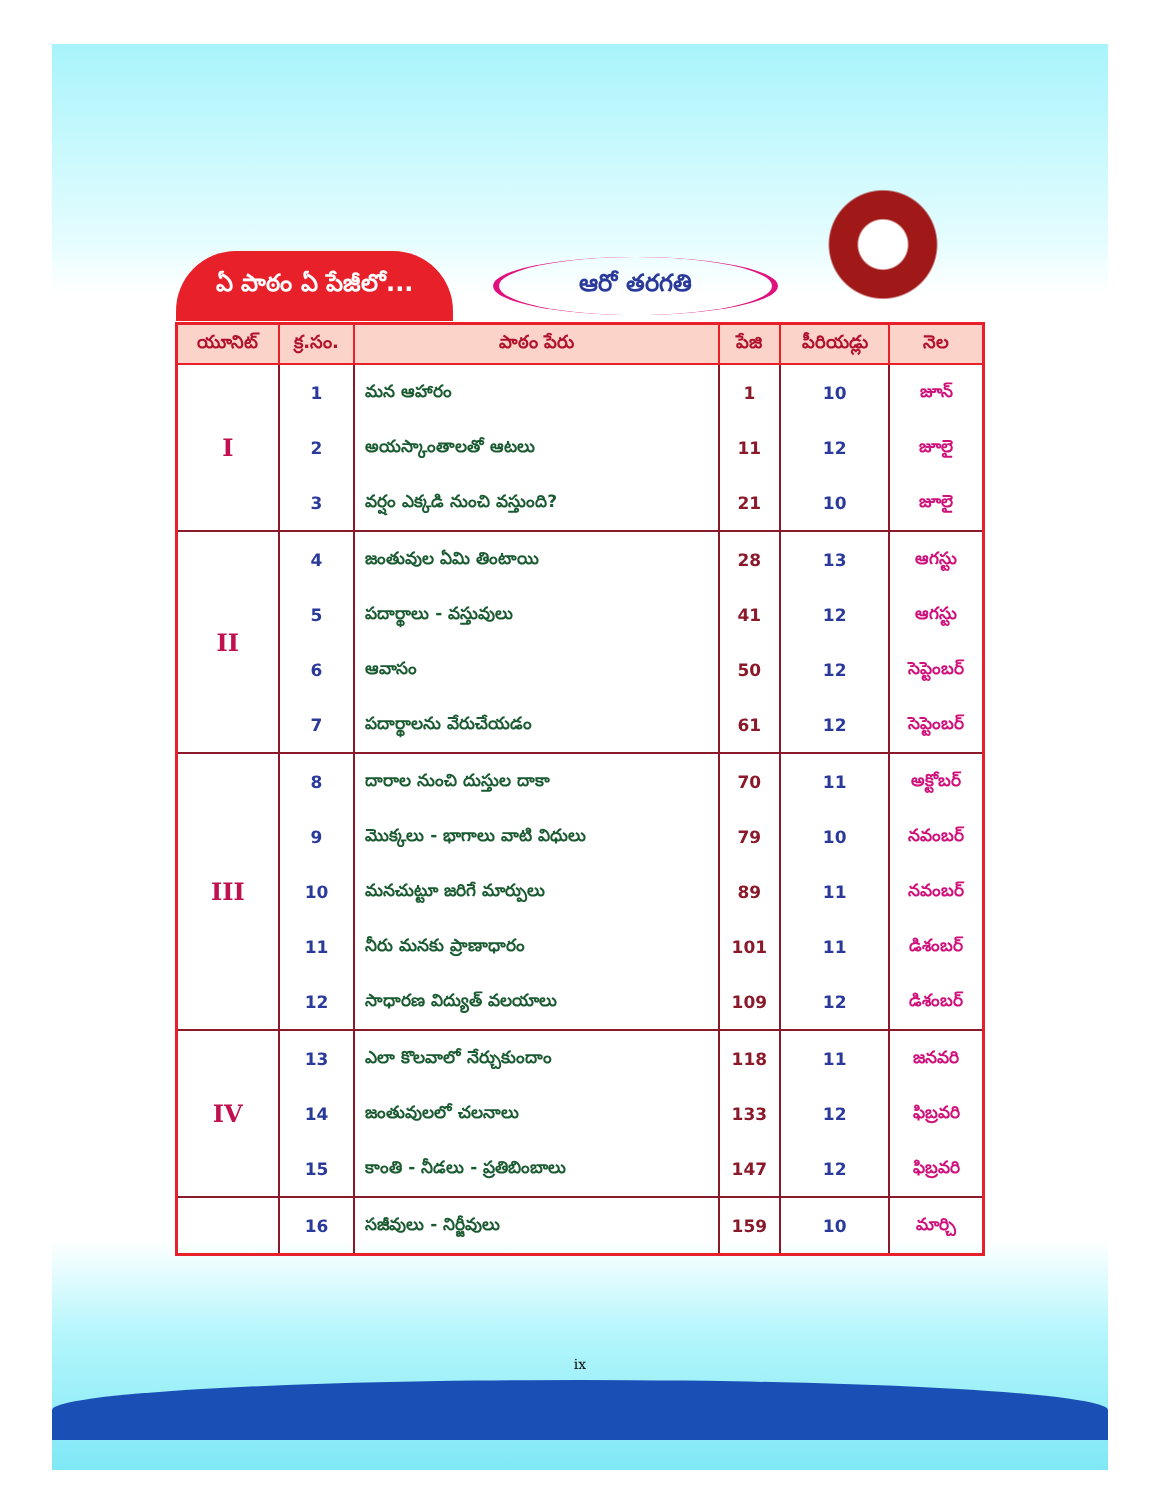ఏ పాఠం ఏ పేజీలో...
ఆరో తరగతి
| యూనిట్ | క్ర.సం. | పాఠం పేరు | పేజి | పీరియడ్లు | నెల |
| --- | --- | --- | --- | --- | --- |
| I | 1 | మన ఆహారం | 1 | 10 | జూన్ |
| | 2 | అయస్కాంతాలతో ఆటలు | 11 | 12 | జూలై |
| | 3 | వర్షం ఎక్కడి నుంచి వస్తుంది? | 21 | 10 | జూలై |
| II | 4 | జంతువుల ఏమి తింటాయి | 28 | 13 | ఆగస్టు |
| | 5 | పదార్థాలు - వస్తువులు | 41 | 12 | ఆగస్టు |
| | 6 | ఆవాసం | 50 | 12 | సెప్టెంబర్ |
| | 7 | పదార్థాలను వేరుచేయడం | 61 | 12 | సెప్టెంబర్ |
| III | 8 | దారాల నుంచి దుస్తుల దాకా | 70 | 11 | అక్టోబర్ |
| | 9 | మొక్కలు - భాగాలు వాటి విధులు | 79 | 10 | నవంబర్ |
| | 10 | మనచుట్టూ జరిగే మార్పులు | 89 | 11 | నవంబర్ |
| | 11 | నీరు మనకు ప్రాణాధారం | 101 | 11 | డిశంబర్ |
| | 12 | సాధారణ విద్యుత్ వలయాలు | 109 | 12 | డిశంబర్ |
| IV | 13 | ఎలా కొలవాలో నేర్చుకుందాం | 118 | 11 | జనవరి |
| | 14 | జంతువులలో చలనాలు | 133 | 12 | ఫిబ్రవరి |
| | 15 | కాంతి - నీడలు - ప్రతిబింబాలు | 147 | 12 | ఫిబ్రవరి |
| | 16 | సజీవులు - నిర్జీవులు | 159 | 10 | మార్చి |
ix